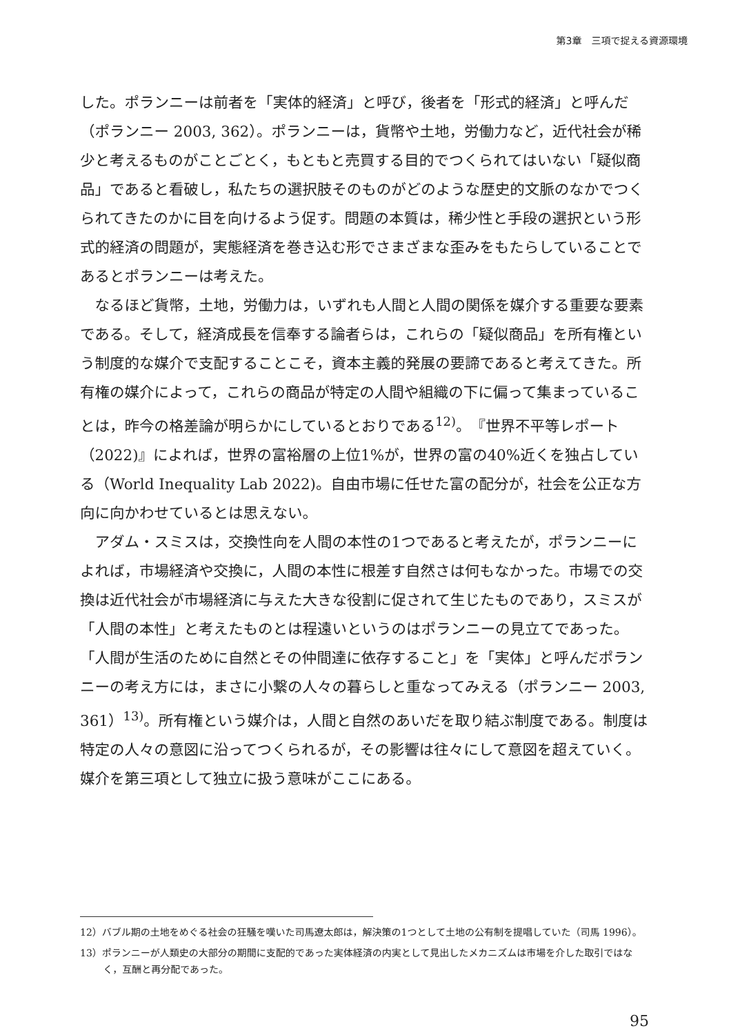第3章　三項で捉える資源環境
した。ポランニーは前者を「実体的経済」と呼び，後者を「形式的経済」と呼んだ（ポランニー 2003, 362）。ポランニーは，貨幣や土地，労働力など，近代社会が稀少と考えるものがことごとく，もともと売買する目的でつくられてはいない「疑似商品」であると看破し，私たちの選択肢そのものがどのような歴史的文脈のなかでつくられてきたのかに目を向けるよう促す。問題の本質は，稀少性と手段の選択という形式的経済の問題が，実態経済を巻き込む形でさまざまな歪みをもたらしていることであるとポランニーは考えた。
なるほど貨幣，土地，労働力は，いずれも人間と人間の関係を媒介する重要な要素である。そして，経済成長を信奉する論者らは，これらの「疑似商品」を所有権という制度的な媒介で支配することこそ，資本主義的発展の要諦であると考えてきた。所有権の媒介によって，これらの商品が特定の人間や組織の下に偏って集まっていることは，昨今の格差論が明らかにしているとおりである<sup>12)</sup>。『世界不平等レポート（2022)』によれば，世界の富裕層の上位1%が，世界の富の40%近くを独占している（World Inequality Lab 2022)。自由市場に任せた富の配分が，社会を公正な方向に向かわせているとは思えない。
アダム・スミスは，交換性向を人間の本性の1つであると考えたが，ポランニーによれば，市場経済や交換に，人間の本性に根差す自然さは何もなかった。市場での交換は近代社会が市場経済に与えた大きな役割に促されて生じたものであり，スミスが「人間の本性」と考えたものとは程遠いというのはポランニーの見立てであった。「人間が生活のために自然とその仲間達に依存すること」を「実体」と呼んだポランニーの考え方には，まさに小繋の人々の暮らしと重なってみえる（ポランニー 2003, 361）<sup>13)</sup>。所有権という媒介は，人間と自然のあいだを取り結ぶ制度である。制度は特定の人々の意図に沿ってつくられるが，その影響は往々にして意図を超えていく。媒介を第三項として独立に扱う意味がここにある。
12）バブル期の土地をめぐる社会の狂騒を嘆いた司馬遼太郎は，解決策の1つとして土地の公有制を提唱していた（司馬 1996）。
13）ポランニーが人類史の大部分の期間に支配的であった実体経済の内実として見出したメカニズムは市場を介した取引ではなく，互酬と再分配であった。
95